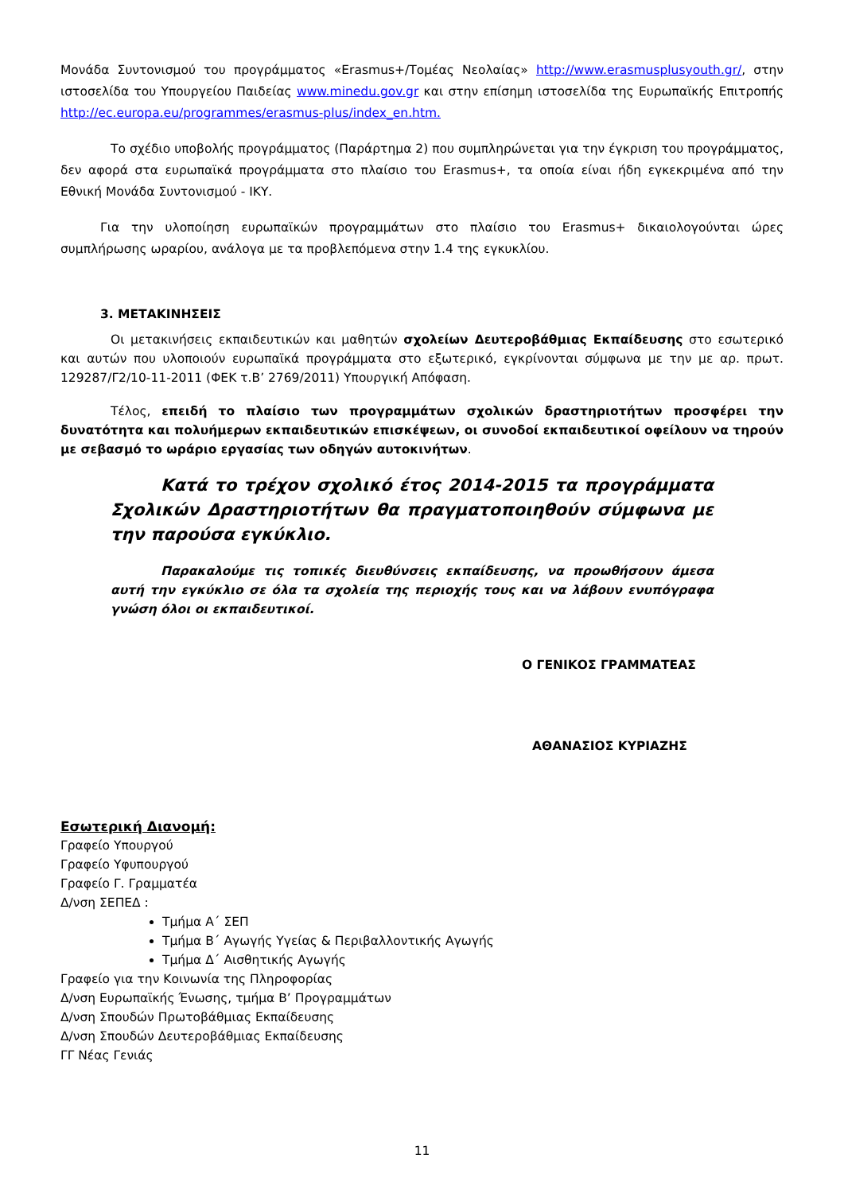Μονάδα Συντονισμού του προγράμματος «Erasmus+/Τομέας Νεολαίας» http://www.erasmusplusyouth.gr/, στην ιστοσελίδα του Υπουργείου Παιδείας www.minedu.gov.gr και στην επίσημη ιστοσελίδα της Ευρωπαϊκής Επιτροπής http://ec.europa.eu/programmes/erasmus-plus/index_en.htm.
Το σχέδιο υποβολής προγράμματος (Παράρτημα 2) που συμπληρώνεται για την έγκριση του προγράμματος, δεν αφορά στα ευρωπαϊκά προγράμματα στο πλαίσιο του Erasmus+, τα οποία είναι ήδη εγκεκριμένα από την Εθνική Μονάδα Συντονισμού - ΙΚΥ.
Για την υλοποίηση ευρωπαϊκών προγραμμάτων στο πλαίσιο του Erasmus+ δικαιολογούνται ώρες συμπλήρωσης ωραρίου, ανάλογα με τα προβλεπόμενα στην 1.4 της εγκυκλίου.
3. ΜΕΤΑΚΙΝΗΣΕΙΣ
Οι μετακινήσεις εκπαιδευτικών και μαθητών σχολείων Δευτεροβάθμιας Εκπαίδευσης στο εσωτερικό και αυτών που υλοποιούν ευρωπαϊκά προγράμματα στο εξωτερικό, εγκρίνονται σύμφωνα με την με αρ. πρωτ. 129287/Γ2/10-11-2011 (ΦΕΚ τ.Β’ 2769/2011) Υπουργική Απόφαση.
Τέλος, επειδή το πλαίσιο των προγραμμάτων σχολικών δραστηριοτήτων προσφέρει την δυνατότητα και πολυήμερων εκπαιδευτικών επισκέψεων, οι συνοδοί εκπαιδευτικοί οφείλουν να τηρούν με σεβασμό το ωράριο εργασίας των οδηγών αυτοκινήτων.
Κατά το τρέχον σχολικό έτος 2014-2015 τα προγράμματα Σχολικών Δραστηριοτήτων θα πραγματοποιηθούν σύμφωνα με την παρούσα εγκύκλιο.
Παρακαλούμε τις τοπικές διευθύνσεις εκπαίδευσης, να προωθήσουν άμεσα αυτή την εγκύκλιο σε όλα τα σχολεία της περιοχής τους και να λάβουν ενυπόγραφα γνώση όλοι οι εκπαιδευτικοί.
Ο ΓΕΝΙΚΟΣ ΓΡΑΜΜΑΤΕΑΣ
ΑΘΑΝΑΣΙΟΣ ΚΥΡΙΑΖΗΣ
Εσωτερική Διανομή:
Γραφείο Υπουργού
Γραφείο Υφυπουργού
Γραφείο Γ. Γραμματέα
Δ/νση ΣΕΠΕΔ :
Τμήμα Α΄ ΣΕΠ
Τμήμα Β΄ Αγωγής Υγείας & Περιβαλλοντικής Αγωγής
Τμήμα Δ΄ Αισθητικής Αγωγής
Γραφείο για την Κοινωνία της Πληροφορίας
Δ/νση Ευρωπαϊκής Ένωσης, τμήμα Β’ Προγραμμάτων
Δ/νση Σπουδών Πρωτοβάθμιας Εκπαίδευσης
Δ/νση Σπουδών Δευτεροβάθμιας Εκπαίδευσης
ΓΓ Νέας Γενιάς
11